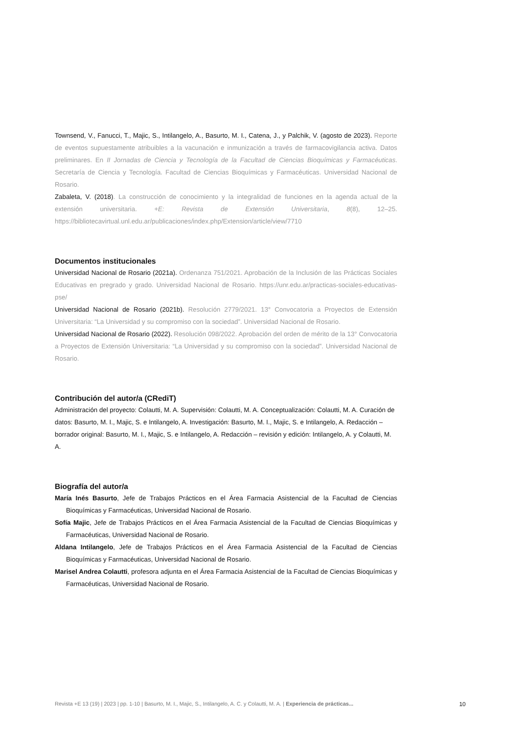Townsend, V., Fanucci, T., Majic, S., Intilangelo, A., Basurto, M. I., Catena, J., y Palchik, V. (agosto de 2023). Reporte de eventos supuestamente atribuibles a la vacunación e inmunización a través de farmacovigilancia activa. Datos preliminares. En II Jornadas de Ciencia y Tecnología de la Facultad de Ciencias Bioquímicas y Farmacéuticas. Secretaría de Ciencia y Tecnología. Facultad de Ciencias Bioquímicas y Farmacéuticas. Universidad Nacional de Rosario.
Zabaleta, V. (2018). La construcción de conocimiento y la integralidad de funciones en la agenda actual de la extensión universitaria. +E: Revista de Extensión Universitaria, 8(8), 12–25. https://bibliotecavirtual.unl.edu.ar/publicaciones/index.php/Extension/article/view/7710
Documentos institucionales
Universidad Nacional de Rosario (2021a). Ordenanza 751/2021. Aprobación de la Inclusión de las Prácticas Sociales Educativas en pregrado y grado. Universidad Nacional de Rosario. https://unr.edu.ar/practicas-sociales-educativas-pse/
Universidad Nacional de Rosario (2021b). Resolución 2779/2021. 13° Convocatoria a Proyectos de Extensión Universitaria: “La Universidad y su compromiso con la sociedad”. Universidad Nacional de Rosario.
Universidad Nacional de Rosario (2022). Resolución 098/2022. Aprobación del orden de mérito de la 13° Convocatoria a Proyectos de Extensión Universitaria: “La Universidad y su compromiso con la sociedad”. Universidad Nacional de Rosario.
Contribución del autor/a (CRediT)
Administración del proyecto: Colautti, M. A. Supervisión: Colautti, M. A. Conceptualización: Colautti, M. A. Curación de datos: Basurto, M. I., Majic, S. e Intilangelo, A. Investigación: Basurto, M. I., Majic, S. e Intilangelo, A. Redacción – borrador original: Basurto, M. I., Majic, S. e Intilangelo, A. Redacción – revisión y edición: Intilangelo, A. y Colautti, M. A.
Biografía del autor/a
María Inés Basurto, Jefe de Trabajos Prácticos en el Área Farmacia Asistencial de la Facultad de Ciencias Bioquímicas y Farmacéuticas, Universidad Nacional de Rosario.
Sofía Majic, Jefe de Trabajos Prácticos en el Área Farmacia Asistencial de la Facultad de Ciencias Bioquímicas y Farmacéuticas, Universidad Nacional de Rosario.
Aldana Intilangelo, Jefe de Trabajos Prácticos en el Área Farmacia Asistencial de la Facultad de Ciencias Bioquímicas y Farmacéuticas, Universidad Nacional de Rosario.
Marisel Andrea Colautti, profesora adjunta en el Área Farmacia Asistencial de la Facultad de Ciencias Bioquímicas y Farmacéuticas, Universidad Nacional de Rosario.
Revista +E 13 (19) | 2023 | pp. 1-10 | Basurto, M. I., Majic, S., Intilangelo, A. C. y Colautti, M. A. | Experiencia de prácticas... 10